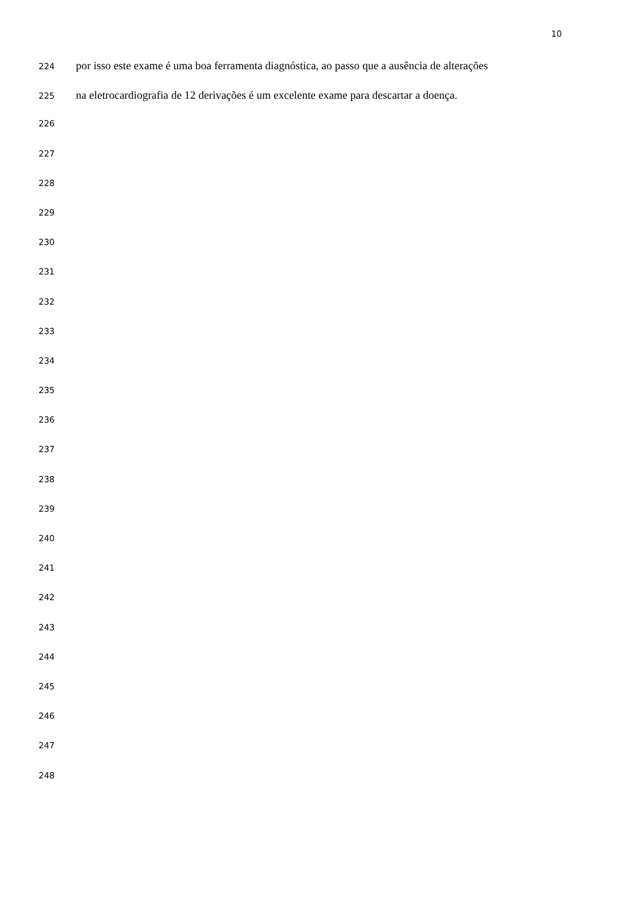10
224 por isso este exame é uma boa ferramenta diagnóstica, ao passo que a ausência de alterações
225 na eletrocardiografia de 12 derivações é um excelente exame para descartar a doença.
226
227
228
229
230
231
232
233
234
235
236
237
238
239
240
241
242
243
244
245
246
247
248